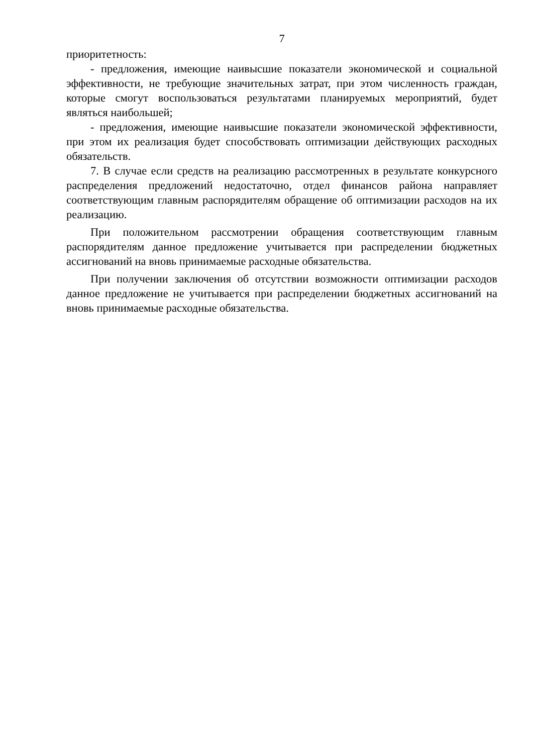7
приоритетность:
- предложения, имеющие наивысшие показатели экономической и социальной эффективности, не требующие значительных затрат, при этом численность граждан, которые смогут воспользоваться результатами планируемых мероприятий, будет являться наибольшей;
- предложения, имеющие наивысшие показатели экономической эффективности, при этом их реализация будет способствовать оптимизации действующих расходных обязательств.
7. В случае если средств на реализацию рассмотренных в результате конкурсного распределения предложений недостаточно, отдел финансов района направляет соответствующим главным распорядителям обращение об оптимизации расходов на их реализацию.
При положительном рассмотрении обращения соответствующим главным распорядителям данное предложение учитывается при распределении бюджетных ассигнований на вновь принимаемые расходные обязательства.
При получении заключения об отсутствии возможности оптимизации расходов данное предложение не учитывается при распределении бюджетных ассигнований на вновь принимаемые расходные обязательства.